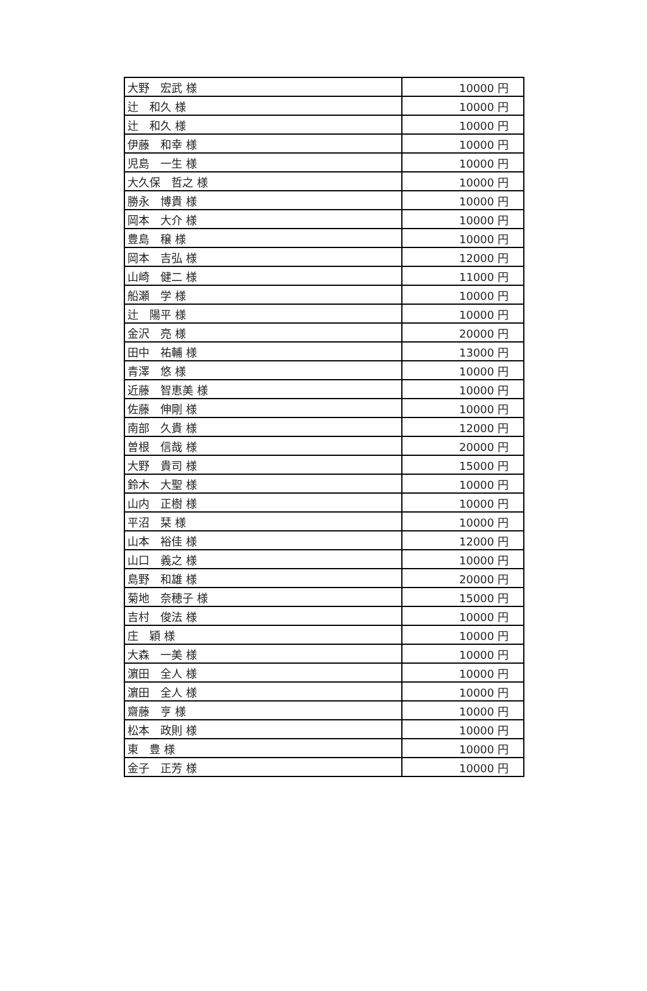| 大野 宏武 様 | 10000 円 |
| 辻 和久 様 | 10000 円 |
| 辻 和久 様 | 10000 円 |
| 伊藤 和幸 様 | 10000 円 |
| 児島 一生 様 | 10000 円 |
| 大久保 哲之 様 | 10000 円 |
| 勝永 博貴 様 | 10000 円 |
| 岡本 大介 様 | 10000 円 |
| 豊島 穣 様 | 10000 円 |
| 岡本 吉弘 様 | 12000 円 |
| 山崎 健二 様 | 11000 円 |
| 船瀬 学 様 | 10000 円 |
| 辻 陽平 様 | 10000 円 |
| 金沢 亮 様 | 20000 円 |
| 田中 祐輔 様 | 13000 円 |
| 青澤 悠 様 | 10000 円 |
| 近藤 智恵美 様 | 10000 円 |
| 佐藤 伸剛 様 | 10000 円 |
| 南部 久貴 様 | 12000 円 |
| 曽根 信哉 様 | 20000 円 |
| 大野 貴司 様 | 15000 円 |
| 鈴木 大聖 様 | 10000 円 |
| 山内 正樹 様 | 10000 円 |
| 平沼 栞 様 | 10000 円 |
| 山本 裕佳 様 | 12000 円 |
| 山口 義之 様 | 10000 円 |
| 島野 和雄 様 | 20000 円 |
| 菊地 奈穂子 様 | 15000 円 |
| 吉村 俊法 様 | 10000 円 |
| 庄 穎 様 | 10000 円 |
| 大森 一美 様 | 10000 円 |
| 濵田 全人 様 | 10000 円 |
| 濵田 全人 様 | 10000 円 |
| 齋藤 亨 様 | 10000 円 |
| 松本 政則 様 | 10000 円 |
| 東 豊 様 | 10000 円 |
| 金子 正芳 様 | 10000 円 |